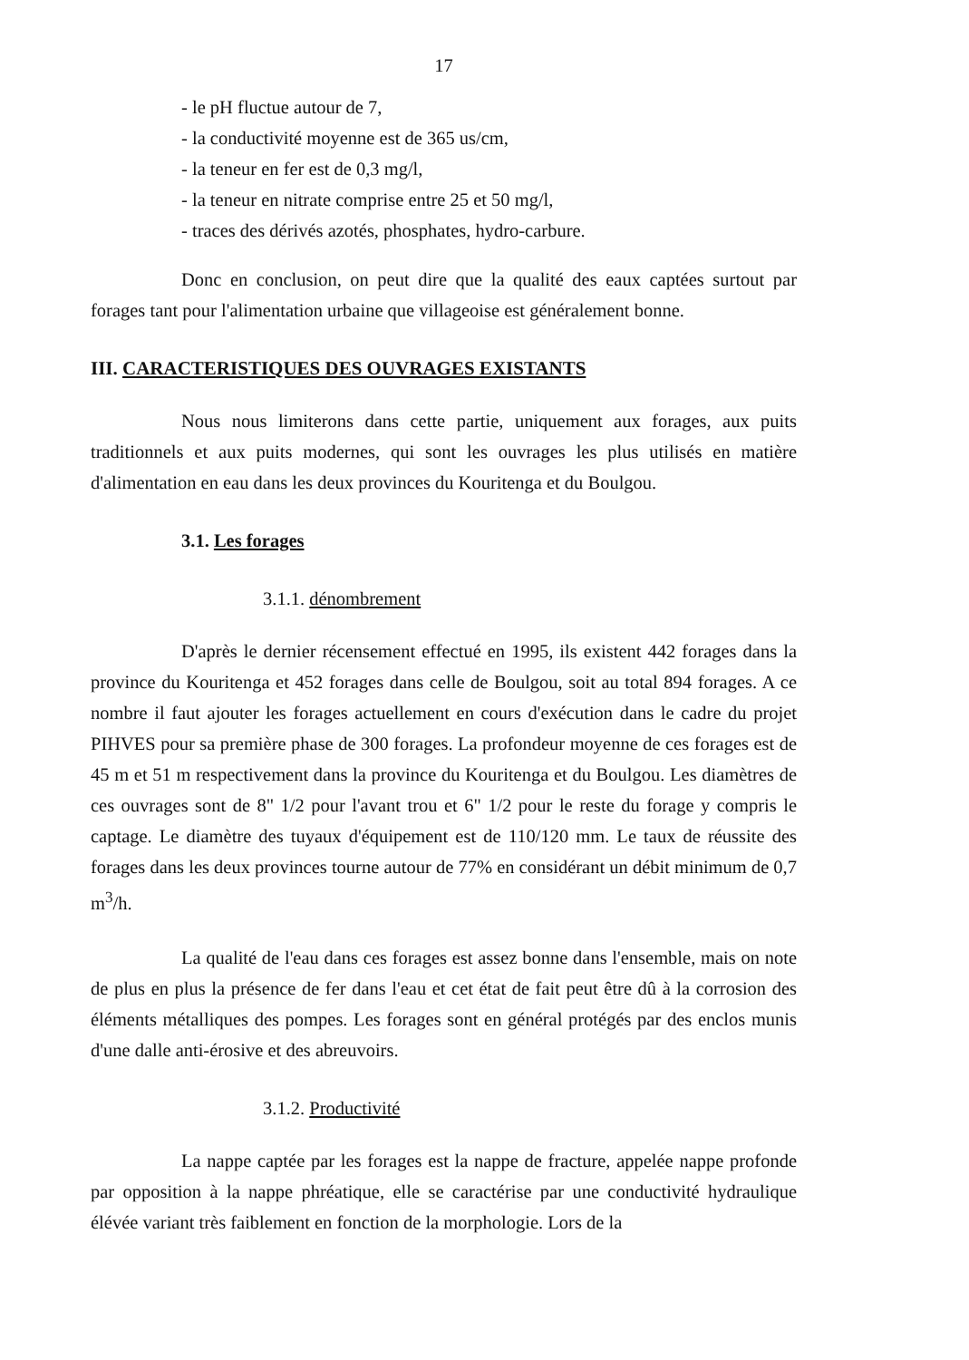17
- le pH fluctue autour de 7,
- la conductivité moyenne est de 365 us/cm,
- la teneur en fer est de 0,3 mg/l,
- la teneur en nitrate comprise entre 25 et 50 mg/l,
- traces des dérivés azotés, phosphates, hydro-carbure.
Donc en conclusion, on peut dire que la qualité des eaux captées surtout par forages tant pour l'alimentation urbaine que villageoise est généralement bonne.
III. CARACTERISTIQUES DES OUVRAGES EXISTANTS
Nous nous limiterons dans cette partie, uniquement aux forages, aux puits traditionnels et aux puits modernes, qui sont les ouvrages les plus utilisés en matière d'alimentation en eau dans les deux provinces du Kouritenga et du Boulgou.
3.1. Les forages
3.1.1. dénombrement
D'après le dernier récensement effectué en 1995, ils existent 442 forages dans la province du Kouritenga et 452 forages dans celle de Boulgou, soit au total 894 forages. A ce nombre il faut ajouter les forages actuellement en cours d'exécution dans le cadre du projet PIHVES pour sa première phase de 300 forages. La profondeur moyenne de ces forages est de 45 m et 51 m respectivement dans la province du Kouritenga et du Boulgou. Les diamètres de ces ouvrages sont de 8" 1/2 pour l'avant trou et 6" 1/2 pour le reste du forage y compris le captage. Le diamètre des tuyaux d'équipement est de 110/120 mm. Le taux de réussite des forages dans les deux provinces tourne autour de 77% en considérant un débit minimum de 0,7 m<sup>3</sup>/h.
La qualité de l'eau dans ces forages est assez bonne dans l'ensemble, mais on note de plus en plus la présence de fer dans l'eau et cet état de fait peut être dû à la corrosion des éléments métalliques des pompes. Les forages sont en général protégés par des enclos munis d'une dalle anti-érosive et des abreuvoirs.
3.1.2. Productivité
La nappe captée par les forages est la nappe de fracture, appelée nappe profonde par opposition à la nappe phréatique, elle se caractérise par une conductivité hydraulique élévée variant très faiblement en fonction de la morphologie. Lors de la